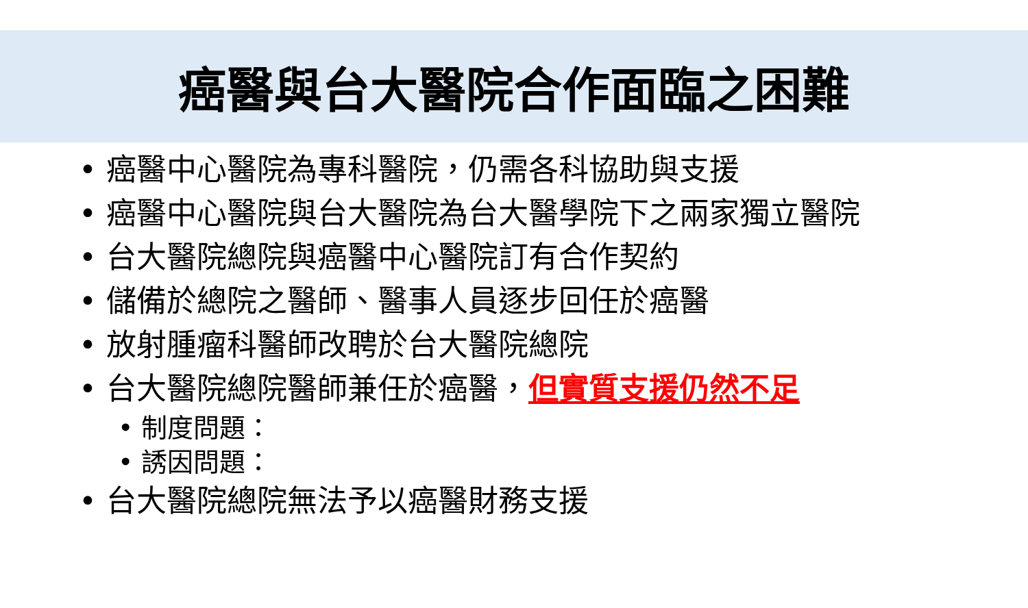癌醫與台大醫院合作面臨之困難
• 癌醫中心醫院為專科醫院，仍需各科協助與支援
• 癌醫中心醫院與台大醫院為台大醫學院下之兩家獨立醫院
• 台大醫院總院與癌醫中心醫院訂有合作契約
• 儲備於總院之醫師、醫事人員逐步回任於癌醫
• 放射腫瘤科醫師改聘於台大醫院總院
• 台大醫院總院醫師兼任於癌醫，但實質支援仍然不足
• 制度問題：
• 誘因問題：
• 台大醫院總院無法予以癌醫財務支援